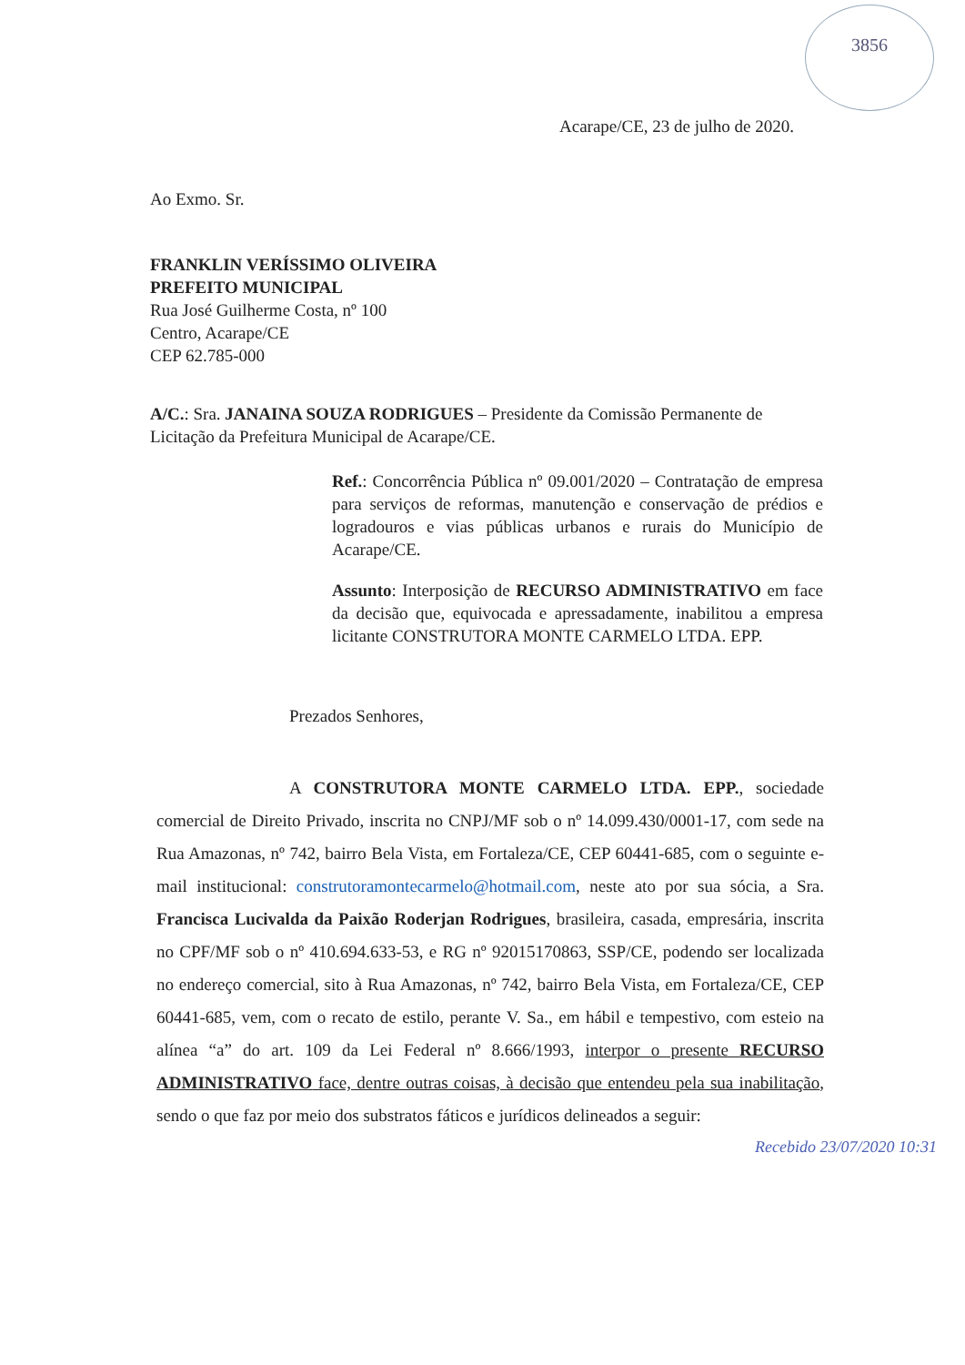3856
Acarape/CE, 23 de julho de 2020.
Ao Exmo. Sr.
FRANKLIN VERÍSSIMO OLIVEIRA
PREFEITO MUNICIPAL
Rua José Guilherme Costa, nº 100
Centro, Acarape/CE
CEP 62.785-000
A/C.: Sra. JANAINA SOUZA RODRIGUES – Presidente da Comissão Permanente de Licitação da Prefeitura Municipal de Acarape/CE.
Ref.: Concorrência Pública nº 09.001/2020 – Contratação de empresa para serviços de reformas, manutenção e conservação de prédios e logradouros e vias públicas urbanos e rurais do Município de Acarape/CE.
Assunto: Interposição de RECURSO ADMINISTRATIVO em face da decisão que, equivocada e apressadamente, inabilitou a empresa licitante CONSTRUTORA MONTE CARMELO LTDA. EPP.
Prezados Senhores,
A CONSTRUTORA MONTE CARMELO LTDA. EPP., sociedade comercial de Direito Privado, inscrita no CNPJ/MF sob o nº 14.099.430/0001-17, com sede na Rua Amazonas, nº 742, bairro Bela Vista, em Fortaleza/CE, CEP 60441-685, com o seguinte e-mail institucional: construtoramontecarmelo@hotmail.com, neste ato por sua sócia, a Sra. Francisca Lucivalda da Paixão Roderjan Rodrigues, brasileira, casada, empresária, inscrita no CPF/MF sob o nº 410.694.633-53, e RG nº 92015170863, SSP/CE, podendo ser localizada no endereço comercial, sito à Rua Amazonas, nº 742, bairro Bela Vista, em Fortaleza/CE, CEP 60441-685, vem, com o recato de estilo, perante V. Sa., em hábil e tempestivo, com esteio na alínea “a” do art. 109 da Lei Federal nº 8.666/1993, interpor o presente RECURSO ADMINISTRATIVO face, dentre outras coisas, à decisão que entendeu pela sua inabilitação, sendo o que faz por meio dos substratos fáticos e jurídicos delineados a seguir:
Recebido 23/07/2020 10:31